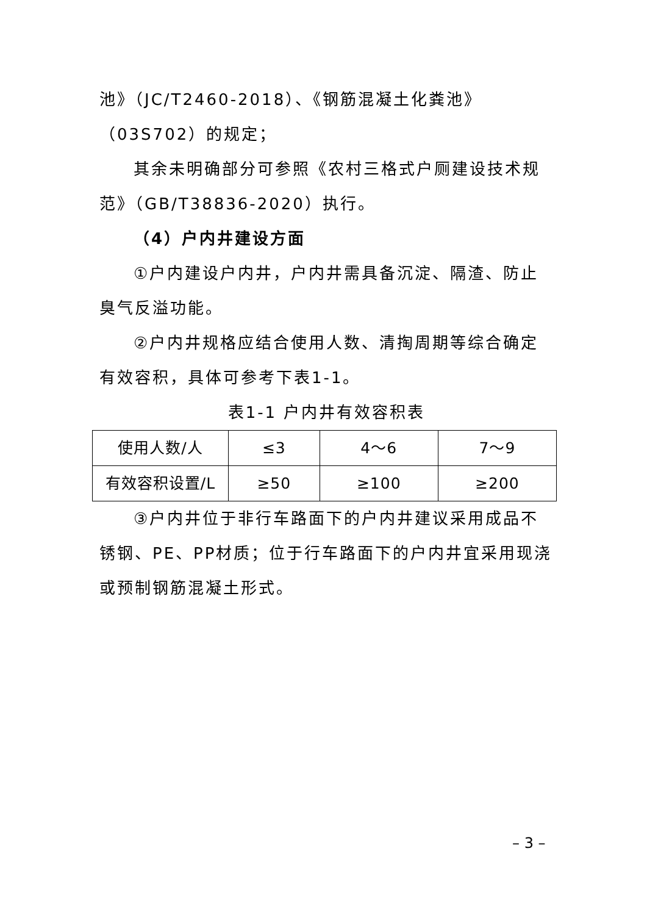池》（JC/T2460-2018）、《钢筋混凝土化粪池》（03S702）的规定；
其余未明确部分可参照《农村三格式户厕建设技术规范》（GB/T38836-2020）执行。
（4）户内井建设方面
①户内建设户内井，户内井需具备沉淀、隔渣、防止臭气反溢功能。
②户内井规格应结合使用人数、清掏周期等综合确定有效容积，具体可参考下表1-1。
表1-1 户内井有效容积表
| 使用人数/人 | ≤3 | 4～6 | 7～9 |
| 有效容积设置/L | ≥50 | ≥100 | ≥200 |
③户内井位于非行车路面下的户内井建议采用成品不锈钢、PE、PP材质；位于行车路面下的户内井宜采用现浇或预制钢筋混凝土形式。
– 3 –